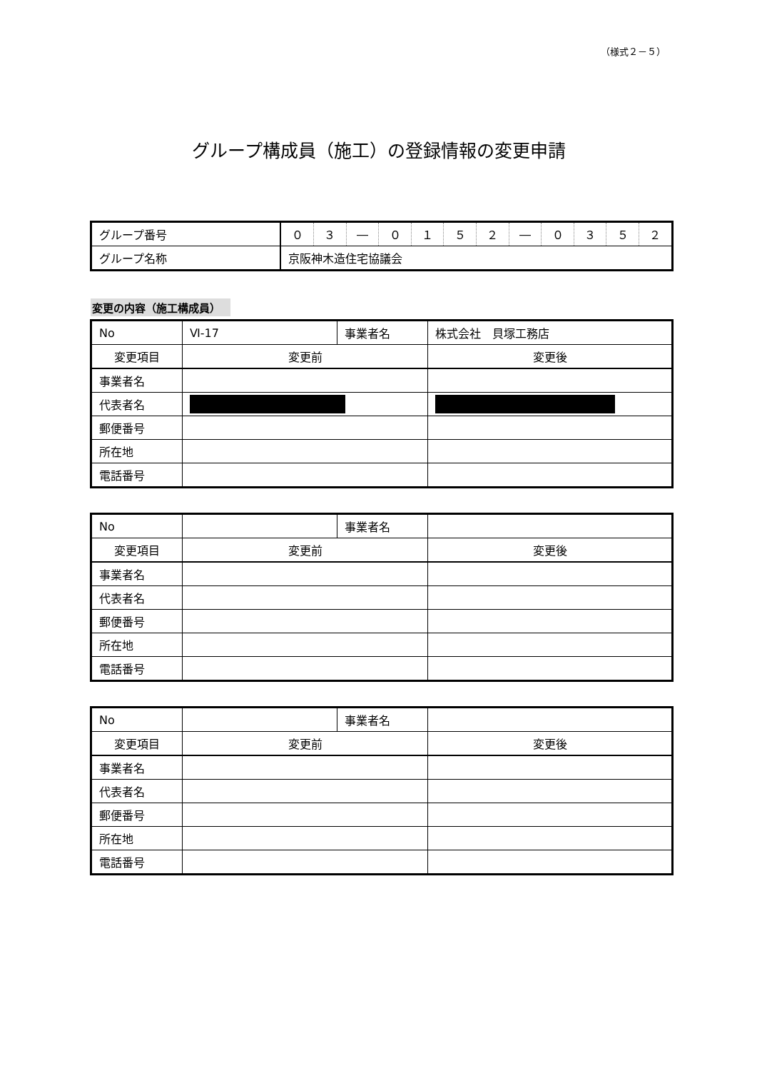（様式２－５）
グループ構成員（施工）の登録情報の変更申請
| グループ番号 | ０ | ３ | ― | ０ | １ | ５ | ２ | ― | ０ | ３ | ５ | ２ |
| グループ名称 | 京阪神木造住宅協議会 | | | | | | | | | | | |
変更の内容（施工構成員）
| No | Ⅵ-17 | 事業者名 | 株式会社 貝塚工務店 |
| 変更項目 | 変更前 | | 変更後 |
| 事業者名 | | | |
| 代表者名 | | | |
| 郵便番号 | | | |
| 所在地 | | | |
| 電話番号 | | | |
| No | | 事業者名 | |
| 変更項目 | 変更前 | | 変更後 |
| 事業者名 | | | |
| 代表者名 | | | |
| 郵便番号 | | | |
| 所在地 | | | |
| 電話番号 | | | |
| No | | 事業者名 | |
| 変更項目 | 変更前 | | 変更後 |
| 事業者名 | | | |
| 代表者名 | | | |
| 郵便番号 | | | |
| 所在地 | | | |
| 電話番号 | | | |